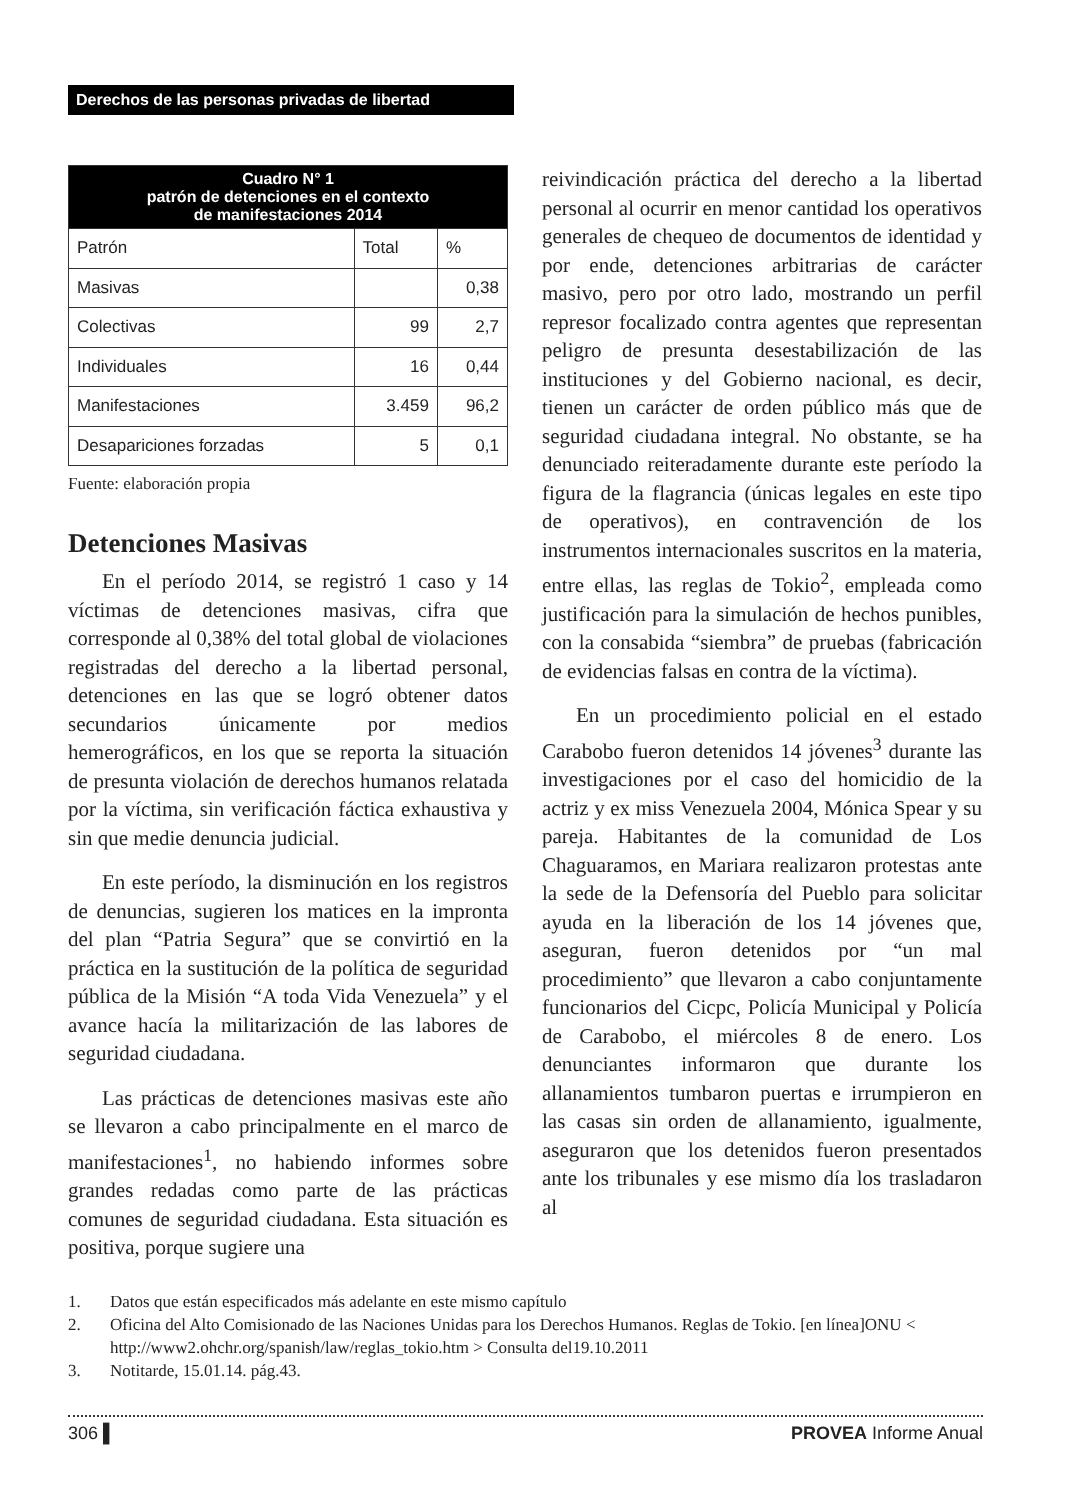Derechos de las personas privadas de libertad
| Cuadro N° 1 patrón de detenciones en el contexto de manifestaciones 2014 | | |
| --- | --- | --- |
| Patrón | Total | % |
| Masivas | | 0,38 |
| Colectivas | 99 | 2,7 |
| Individuales | 16 | 0,44 |
| Manifestaciones | 3.459 | 96,2 |
| Desapariciones forzadas | 5 | 0,1 |
Fuente: elaboración propia
Detenciones Masivas
En el período 2014, se registró 1 caso y 14 víctimas de detenciones masivas, cifra que corresponde al 0,38% del total global de violaciones registradas del derecho a la libertad personal, detenciones en las que se logró obtener datos secundarios únicamente por medios hemerográficos, en los que se reporta la situación de presunta violación de derechos humanos relatada por la víctima, sin verificación fáctica exhaustiva y sin que medie denuncia judicial.
En este período, la disminución en los registros de denuncias, sugieren los matices en la impronta del plan “Patria Segura” que se convirtió en la práctica en la sustitución de la política de seguridad pública de la Misión “A toda Vida Venezuela” y el avance hacía la militarización de las labores de seguridad ciudadana.
Las prácticas de detenciones masivas este año se llevaron a cabo principalmente en el marco de manifestaciones<sup>1</sup>, no habiendo informes sobre grandes redadas como parte de las prácticas comunes de seguridad ciudadana. Esta situación es positiva, porque sugiere una
reivindicación práctica del derecho a la libertad personal al ocurrir en menor cantidad los operativos generales de chequeo de documentos de identidad y por ende, detenciones arbitrarias de carácter masivo, pero por otro lado, mostrando un perfil represor focalizado contra agentes que representan peligro de presunta desestabilización de las instituciones y del Gobierno nacional, es decir, tienen un carácter de orden público más que de seguridad ciudadana integral. No obstante, se ha denunciado reiteradamente durante este período la figura de la flagrancia (únicas legales en este tipo de operativos), en contravención de los instrumentos internacionales suscritos en la materia, entre ellas, las reglas de Tokio<sup>2</sup>, empleada como justificación para la simulación de hechos punibles, con la consabida “siembra” de pruebas (fabricación de evidencias falsas en contra de la víctima).
En un procedimiento policial en el estado Carabobo fueron detenidos 14 jóvenes<sup>3</sup> durante las investigaciones por el caso del homicidio de la actriz y ex miss Venezuela 2004, Mónica Spear y su pareja. Habitantes de la comunidad de Los Chaguaramos, en Mariara realizaron protestas ante la sede de la Defensoría del Pueblo para solicitar ayuda en la liberación de los 14 jóvenes que, aseguran, fueron detenidos por “un mal procedimiento” que llevaron a cabo conjuntamente funcionarios del Cicpc, Policía Municipal y Policía de Carabobo, el miércoles 8 de enero. Los denunciantes informaron que durante los allanamientos tumbaron puertas e irrumpieron en las casas sin orden de allanamiento, igualmente, aseguraron que los detenidos fueron presentados ante los tribunales y ese mismo día los trasladaron al
1. Datos que están especificados más adelante en este mismo capítulo
2. Oficina del Alto Comisionado de las Naciones Unidas para los Derechos Humanos. Reglas de Tokio. [en línea]ONU < http://www2.ohchr.org/spanish/law/reglas_tokio.htm > Consulta del19.10.2011
3. Notitarde, 15.01.14. pág.43.
306 ▌ PROVEA Informe Anual